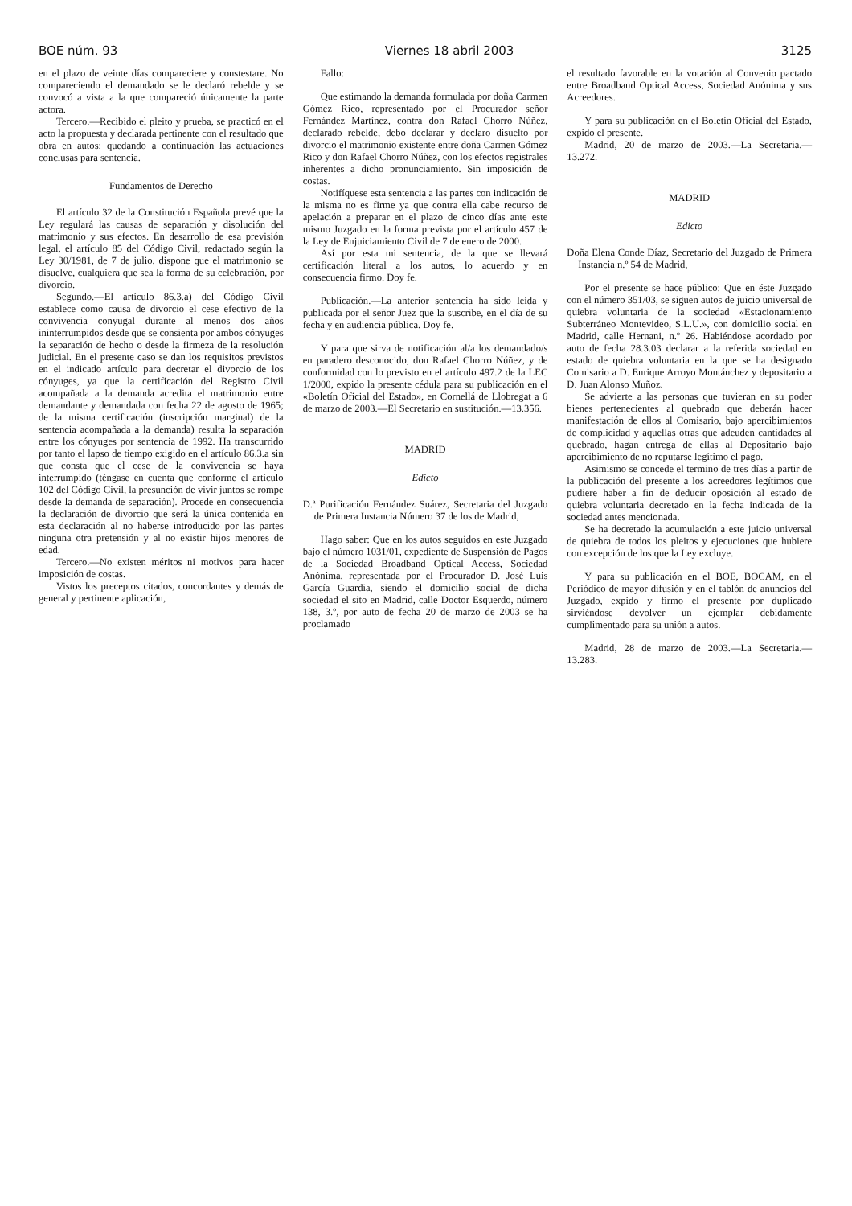BOE núm. 93 Viernes 18 abril 2003 3125
en el plazo de veinte días compareciere y constestare. No compareciendo el demandado se le declaró rebelde y se convocó a vista a la que compareció únicamente la parte actora.
Tercero.—Recibido el pleito y prueba, se practicó en el acto la propuesta y declarada pertinente con el resultado que obra en autos; quedando a continuación las actuaciones conclusas para sentencia.
Fundamentos de Derecho
El artículo 32 de la Constitución Española prevé que la Ley regulará las causas de separación y disolución del matrimonio y sus efectos. En desarrollo de esa previsión legal, el artículo 85 del Código Civil, redactado según la Ley 30/1981, de 7 de julio, dispone que el matrimonio se disuelve, cualquiera que sea la forma de su celebración, por divorcio.
Segundo.—El artículo 86.3.a) del Código Civil establece como causa de divorcio el cese efectivo de la convivencia conyugal durante al menos dos años ininterrumpidos desde que se consienta por ambos cónyuges la separación de hecho o desde la firmeza de la resolución judicial. En el presente caso se dan los requisitos previstos en el indicado artículo para decretar el divorcio de los cónyuges, ya que la certificación del Registro Civil acompañada a la demanda acredita el matrimonio entre demandante y demandada con fecha 22 de agosto de 1965; de la misma certificación (inscripción marginal) de la sentencia acompañada a la demanda) resulta la separación entre los cónyuges por sentencia de 1992. Ha transcurrido por tanto el lapso de tiempo exigido en el artículo 86.3.a sin que consta que el cese de la convivencia se haya interrumpido (téngase en cuenta que conforme el artículo 102 del Código Civil, la presunción de vivir juntos se rompe desde la demanda de separación). Procede en consecuencia la declaración de divorcio que será la única contenida en esta declaración al no haberse introducido por las partes ninguna otra pretensión y al no existir hijos menores de edad.
Tercero.—No existen méritos ni motivos para hacer imposición de costas.
Vistos los preceptos citados, concordantes y demás de general y pertinente aplicación,
Fallo:
Que estimando la demanda formulada por doña Carmen Gómez Rico, representado por el Procurador señor Fernández Martínez, contra don Rafael Chorro Núñez, declarado rebelde, debo declarar y declaro disuelto por divorcio el matrimonio existente entre doña Carmen Gómez Rico y don Rafael Chorro Núñez, con los efectos registrales inherentes a dicho pronunciamiento. Sin imposición de costas.
Notifíquese esta sentencia a las partes con indicación de la misma no es firme ya que contra ella cabe recurso de apelación a preparar en el plazo de cinco días ante este mismo Juzgado en la forma prevista por el artículo 457 de la Ley de Enjuiciamiento Civil de 7 de enero de 2000.
Así por esta mi sentencia, de la que se llevará certificación literal a los autos, lo acuerdo y en consecuencia firmo. Doy fe.
Publicación.—La anterior sentencia ha sido leída y publicada por el señor Juez que la suscribe, en el día de su fecha y en audiencia pública. Doy fe.
Y para que sirva de notificación al/a los demandado/s en paradero desconocido, don Rafael Chorro Núñez, y de conformidad con lo previsto en el artículo 497.2 de la LEC 1/2000, expido la presente cédula para su publicación en el «Boletín Oficial del Estado», en Cornellá de Llobregat a 6 de marzo de 2003.—El Secretario en sustitución.—13.356.
MADRID
Edicto
D.ª Purificación Fernández Suárez, Secretaria del Juzgado de Primera Instancia Número 37 de los de Madrid,
Hago saber: Que en los autos seguidos en este Juzgado bajo el número 1031/01, expediente de Suspensión de Pagos de la Sociedad Broadband Optical Access, Sociedad Anónima, representada por el Procurador D. José Luis García Guardia, siendo el domicilio social de dicha sociedad el sito en Madrid, calle Doctor Esquerdo, número 138, 3.º, por auto de fecha 20 de marzo de 2003 se ha proclamado
el resultado favorable en la votación al Convenio pactado entre Broadband Optical Access, Sociedad Anónima y sus Acreedores.
Y para su publicación en el Boletín Oficial del Estado, expido el presente.
Madrid, 20 de marzo de 2003.—La Secretaria.—13.272.
MADRID
Edicto
Doña Elena Conde Díaz, Secretario del Juzgado de Primera Instancia n.º 54 de Madrid,
Por el presente se hace público: Que en éste Juzgado con el número 351/03, se siguen autos de juicio universal de quiebra voluntaria de la sociedad «Estacionamiento Subterráneo Montevideo, S.L.U.», con domicilio social en Madrid, calle Hernani, n.º 26. Habiéndose acordado por auto de fecha 28.3.03 declarar a la referida sociedad en estado de quiebra voluntaria en la que se ha designado Comisario a D. Enrique Arroyo Montánchez y depositario a D. Juan Alonso Muñoz.
Se advierte a las personas que tuvieran en su poder bienes pertenecientes al quebrado que deberán hacer manifestación de ellos al Comisario, bajo apercibimientos de complicidad y aquellas otras que adeuden cantidades al quebrado, hagan entrega de ellas al Depositario bajo apercibimiento de no reputarse legítimo el pago.
Asimismo se concede el termino de tres días a partir de la publicación del presente a los acreedores legítimos que pudiere haber a fin de deducir oposición al estado de quiebra voluntaria decretado en la fecha indicada de la sociedad antes mencionada.
Se ha decretado la acumulación a este juicio universal de quiebra de todos los pleitos y ejecuciones que hubiere con excepción de los que la Ley excluye.
Y para su publicación en el BOE, BOCAM, en el Periódico de mayor difusión y en el tablón de anuncios del Juzgado, expido y firmo el presente por duplicado sirviéndose devolver un ejemplar debidamente cumplimentado para su unión a autos.
Madrid, 28 de marzo de 2003.—La Secretaria.—13.283.